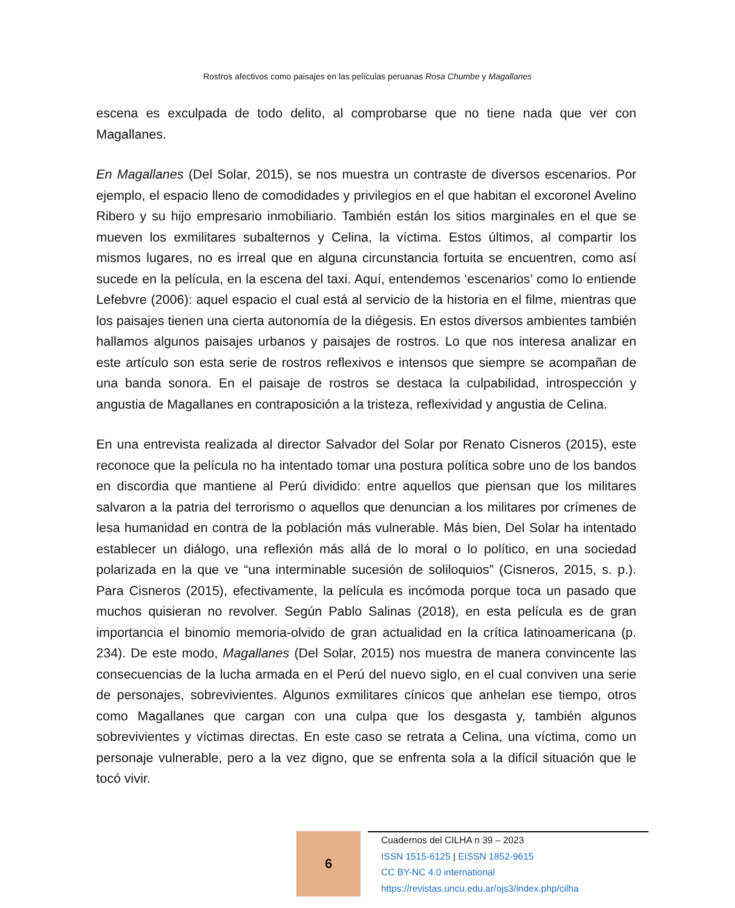Rostros afectivos como paisajes en las películas peruanas Rosa Chumbe y Magallanes
escena es exculpada de todo delito, al comprobarse que no tiene nada que ver con Magallanes.
En Magallanes (Del Solar, 2015), se nos muestra un contraste de diversos escenarios. Por ejemplo, el espacio lleno de comodidades y privilegios en el que habitan el excoronel Avelino Ribero y su hijo empresario inmobiliario. También están los sitios marginales en el que se mueven los exmilitares subalternos y Celina, la víctima. Estos últimos, al compartir los mismos lugares, no es irreal que en alguna circunstancia fortuita se encuentren, como así sucede en la película, en la escena del taxi. Aquí, entendemos ‘escenarios’ como lo entiende Lefebvre (2006): aquel espacio el cual está al servicio de la historia en el filme, mientras que los paisajes tienen una cierta autonomía de la diégesis. En estos diversos ambientes también hallamos algunos paisajes urbanos y paisajes de rostros. Lo que nos interesa analizar en este artículo son esta serie de rostros reflexivos e intensos que siempre se acompañan de una banda sonora. En el paisaje de rostros se destaca la culpabilidad, introspección y angustia de Magallanes en contraposición a la tristeza, reflexividad y angustia de Celina.
En una entrevista realizada al director Salvador del Solar por Renato Cisneros (2015), este reconoce que la película no ha intentado tomar una postura política sobre uno de los bandos en discordia que mantiene al Perú dividido: entre aquellos que piensan que los militares salvaron a la patria del terrorismo o aquellos que denuncian a los militares por crímenes de lesa humanidad en contra de la población más vulnerable. Más bien, Del Solar ha intentado establecer un diálogo, una reflexión más allá de lo moral o lo político, en una sociedad polarizada en la que ve “una interminable sucesión de soliloquios” (Cisneros, 2015, s. p.). Para Cisneros (2015), efectivamente, la película es incómoda porque toca un pasado que muchos quisieran no revolver. Según Pablo Salinas (2018), en esta película es de gran importancia el binomio memoria-olvido de gran actualidad en la crítica latinoamericana (p. 234). De este modo, Magallanes (Del Solar, 2015) nos muestra de manera convincente las consecuencias de la lucha armada en el Perú del nuevo siglo, en el cual conviven una serie de personajes, sobrevivientes. Algunos exmilitares cínicos que anhelan ese tiempo, otros como Magallanes que cargan con una culpa que los desgasta y, también algunos sobrevivientes y víctimas directas. En este caso se retrata a Celina, una víctima, como un personaje vulnerable, pero a la vez digno, que se enfrenta sola a la difícil situación que le tocó vivir.
6
Cuadernos del CILHA n 39 – 2023
ISSN 1515-6125 | EISSN 1852-9615
CC BY-NC 4.0 international
https://revistas.uncu.edu.ar/ojs3/index.php/cilha